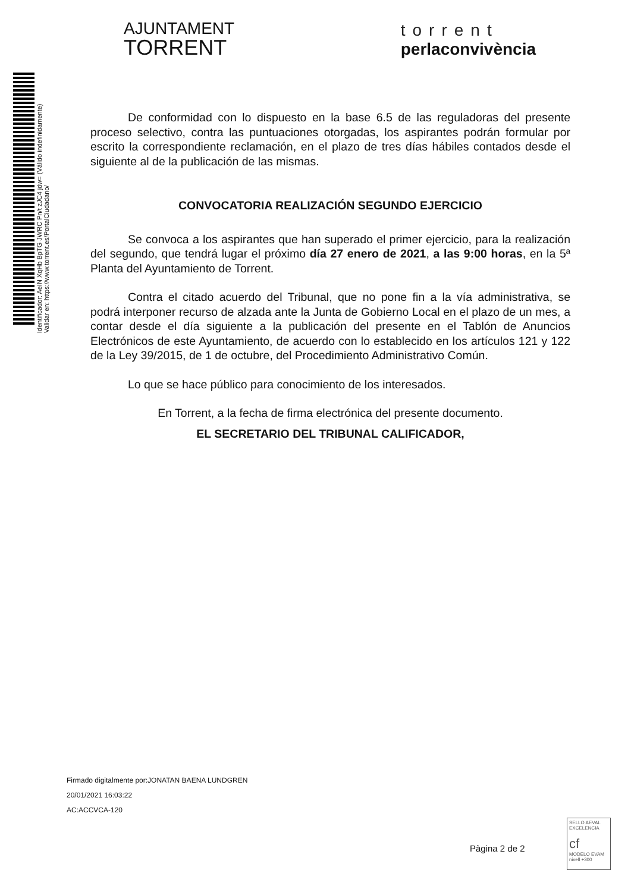Identificador: AeIN XqHb BpTG JWRC Pn/t zJC4 jdw= (Válido indefinidamente)
Validar en: https://www.torrent.es/PortalCiudadano/
AJUNTAMENT
TORRENT
torrent
perlaconvivència
De conformidad con lo dispuesto en la base 6.5 de las reguladoras del presente proceso selectivo, contra las puntuaciones otorgadas, los aspirantes podrán formular por escrito la correspondiente reclamación, en el plazo de tres días hábiles contados desde el siguiente al de la publicación de las mismas.
CONVOCATORIA REALIZACIÓN SEGUNDO EJERCICIO
Se convoca a los aspirantes que han superado el primer ejercicio, para la realización del segundo, que tendrá lugar el próximo día 27 enero de 2021, a las 9:00 horas, en la 5ª Planta del Ayuntamiento de Torrent.
Contra el citado acuerdo del Tribunal, que no pone fin a la vía administrativa, se podrá interponer recurso de alzada ante la Junta de Gobierno Local en el plazo de un mes, a contar desde el día siguiente a la publicación del presente en el Tablón de Anuncios Electrónicos de este Ayuntamiento, de acuerdo con lo establecido en los artículos 121 y 122 de la Ley 39/2015, de 1 de octubre, del Procedimiento Administrativo Común.
Lo que se hace público para conocimiento de los interesados.
En Torrent, a la fecha de firma electrónica del presente documento.
EL SECRETARIO DEL TRIBUNAL CALIFICADOR,
Firmado digitalmente por:JONATAN BAENA LUNDGREN
20/01/2021 16:03:22
AC:ACCVCA-120
Pàgina 2 de 2
SELLO AEVAL EXCELENCIA
cf
MODELO EVAM
nivell +300